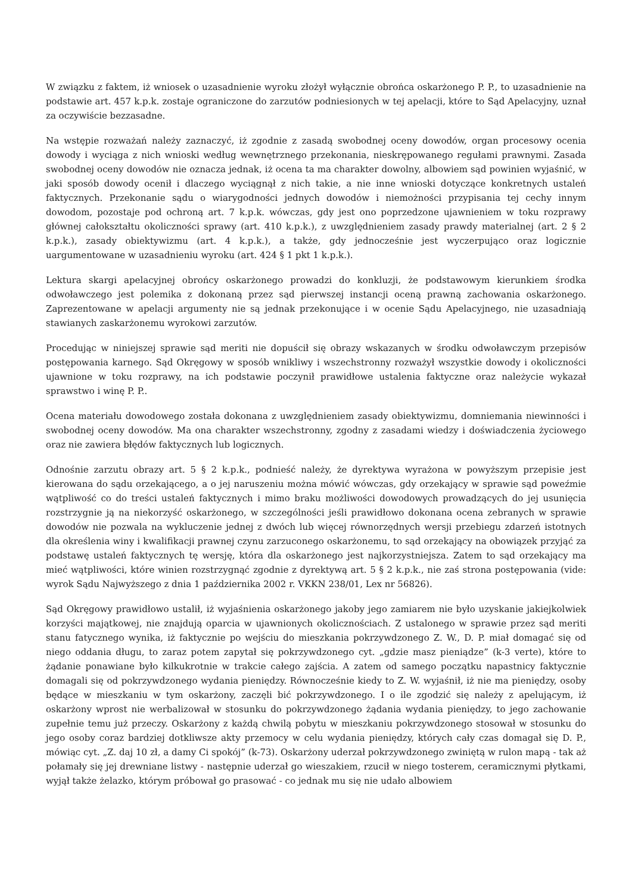W związku z faktem, iż wniosek o uzasadnienie wyroku złożył wyłącznie obrońca oskarżonego P. P., to uzasadnienie na podstawie art. 457 k.p.k. zostaje ograniczone do zarzutów podniesionych w tej apelacji, które to Sąd Apelacyjny, uznał za oczywiście bezzasadne.
Na wstępie rozważań należy zaznaczyć, iż zgodnie z zasadą swobodnej oceny dowodów, organ procesowy ocenia dowody i wyciąga z nich wnioski według wewnętrznego przekonania, nieskrępowanego regułami prawnymi. Zasada swobodnej oceny dowodów nie oznacza jednak, iż ocena ta ma charakter dowolny, albowiem sąd powinien wyjaśnić, w jaki sposób dowody ocenił i dlaczego wyciągnął z nich takie, a nie inne wnioski dotyczące konkretnych ustaleń faktycznych. Przekonanie sądu o wiarygodności jednych dowodów i niemożności przypisania tej cechy innym dowodom, pozostaje pod ochroną art. 7 k.p.k. wówczas, gdy jest ono poprzedzone ujawnieniem w toku rozprawy głównej całokształtu okoliczności sprawy (art. 410 k.p.k.), z uwzględnieniem zasady prawdy materialnej (art. 2 § 2 k.p.k.), zasady obiektywizmu (art. 4 k.p.k.), a także, gdy jednocześnie jest wyczerpująco oraz logicznie uargumentowane w uzasadnieniu wyroku (art. 424 § 1 pkt 1 k.p.k.).
Lektura skargi apelacyjnej obrońcy oskarżonego prowadzi do konkluzji, że podstawowym kierunkiem środka odwoławczego jest polemika z dokonaną przez sąd pierwszej instancji oceną prawną zachowania oskarżonego. Zaprezentowane w apelacji argumenty nie są jednak przekonujące i w ocenie Sądu Apelacyjnego, nie uzasadniają stawianych zaskarżonemu wyrokowi zarzutów.
Procedując w niniejszej sprawie sąd meriti nie dopuścił się obrazy wskazanych w środku odwoławczym przepisów postępowania karnego. Sąd Okręgowy w sposób wnikliwy i wszechstronny rozważył wszystkie dowody i okoliczności ujawnione w toku rozprawy, na ich podstawie poczynił prawidłowe ustalenia faktyczne oraz należycie wykazał sprawstwo i winę P. P..
Ocena materiału dowodowego została dokonana z uwzględnieniem zasady obiektywizmu, domniemania niewinności i swobodnej oceny dowodów. Ma ona charakter wszechstronny, zgodny z zasadami wiedzy i doświadczenia życiowego oraz nie zawiera błędów faktycznych lub logicznych.
Odnośnie zarzutu obrazy art. 5 § 2 k.p.k., podnieść należy, że dyrektywa wyrażona w powyższym przepisie jest kierowana do sądu orzekającego, a o jej naruszeniu można mówić wówczas, gdy orzekający w sprawie sąd poweźmie wątpliwość co do treści ustaleń faktycznych i mimo braku możliwości dowodowych prowadzących do jej usunięcia rozstrzygnie ją na niekorzyść oskarżonego, w szczególności jeśli prawidłowo dokonana ocena zebranych w sprawie dowodów nie pozwala na wykluczenie jednej z dwóch lub więcej równorzędnych wersji przebiegu zdarzeń istotnych dla określenia winy i kwalifikacji prawnej czynu zarzuconego oskarżonemu, to sąd orzekający na obowiązek przyjąć za podstawę ustaleń faktycznych tę wersję, która dla oskarżonego jest najkorzystniejsza. Zatem to sąd orzekający ma mieć wątpliwości, które winien rozstrzygnąć zgodnie z dyrektywą art. 5 § 2 k.p.k., nie zaś strona postępowania (vide: wyrok Sądu Najwyższego z dnia 1 października 2002 r. VKKN 238/01, Lex nr 56826).
Sąd Okręgowy prawidłowo ustalił, iż wyjaśnienia oskarżonego jakoby jego zamiarem nie było uzyskanie jakiejkolwiek korzyści majątkowej, nie znajdują oparcia w ujawnionych okolicznościach. Z ustalonego w sprawie przez sąd meriti stanu fatycznego wynika, iż faktycznie po wejściu do mieszkania pokrzywdzonego Z. W., D. P. miał domagać się od niego oddania długu, to zaraz potem zapytał się pokrzywdzonego cyt. „gdzie masz pieniądze” (k-3 verte), które to żądanie ponawiane było kilkukrotnie w trakcie całego zajścia. A zatem od samego początku napastnicy faktycznie domagali się od pokrzywdzonego wydania pieniędzy. Równocześnie kiedy to Z. W. wyjaśnił, iż nie ma pieniędzy, osoby będące w mieszkaniu w tym oskarżony, zaczęli bić pokrzywdzonego. I o ile zgodzić się należy z apelującym, iż oskarżony wprost nie werbalizował w stosunku do pokrzywdzonego żądania wydania pieniędzy, to jego zachowanie zupełnie temu już przeczy. Oskarżony z każdą chwilą pobytu w mieszkaniu pokrzywdzonego stosował w stosunku do jego osoby coraz bardziej dotkliwsze akty przemocy w celu wydania pieniędzy, których cały czas domagał się D. P., mówiąc cyt. „Z. daj 10 zł, a damy Ci spokój” (k-73). Oskarżony uderzał pokrzywdzonego zwiniętą w rulon mapą - tak aż połamały się jej drewniane listwy - następnie uderzał go wieszakiem, rzucił w niego tosterem, ceramicznymi płytkami, wyjął także żelazko, którym próbował go prasować - co jednak mu się nie udało albowiem